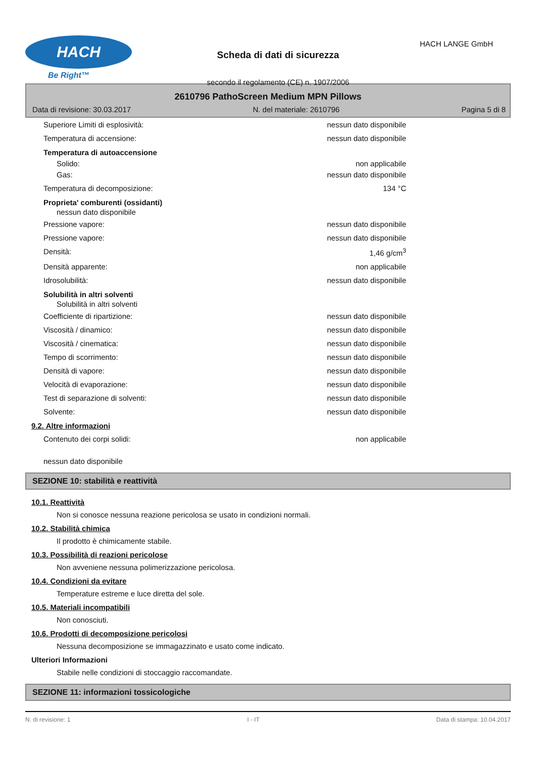HACH
Be Right™
Scheda di dati di sicurezza
secondo il regolamento (CE) n. 1907/2006
HACH LANGE GmbH
2610796 PathoScreen Medium MPN Pillows
Data di revisione: 30.03.2017 N. del materiale: 2610796 Pagina 5 di 8
Superiore Limiti di esplosività: nessun dato disponibile
Temperatura di accensione: nessun dato disponibile
Temperatura di autoaccensione
Solido: non applicabile
Gas: nessun dato disponibile
Temperatura di decomposizione: 134 °C
Proprieta' comburenti (ossidanti)
nessun dato disponibile
Pressione vapore: nessun dato disponibile
Pressione vapore: nessun dato disponibile
Densità: 1,46 g/cm<sup>3</sup>
Densità apparente: non applicabile
Idrosolubilità: nessun dato disponibile
Solubilità in altri solventi
Solubilità in altri solventi
Coefficiente di ripartizione: nessun dato disponibile
Viscosità / dinamico: nessun dato disponibile
Viscosità / cinematica: nessun dato disponibile
Tempo di scorrimento: nessun dato disponibile
Densità di vapore: nessun dato disponibile
Velocità di evaporazione: nessun dato disponibile
Test di separazione di solventi: nessun dato disponibile
Solvente: nessun dato disponibile
9.2. Altre informazioni
Contenuto dei corpi solidi: non applicabile
nessun dato disponibile
SEZIONE 10: stabilità e reattività
10.1. Reattività
Non si conosce nessuna reazione pericolosa se usato in condizioni normali.
10.2. Stabilità chimica
Il prodotto è chimicamente stabile.
10.3. Possibilità di reazioni pericolose
Non avveniene nessuna polimerizzazione pericolosa.
10.4. Condizioni da evitare
Temperature estreme e luce diretta del sole.
10.5. Materiali incompatibili
Non conosciuti.
10.6. Prodotti di decomposizione pericolosi
Nessuna decomposizione se immagazzinato e usato come indicato.
Ulteriori Informazioni
Stabile nelle condizioni di stoccaggio raccomandate.
SEZIONE 11: informazioni tossicologiche
N. di revisione: 1 I - IT Data di stampa: 10.04.2017